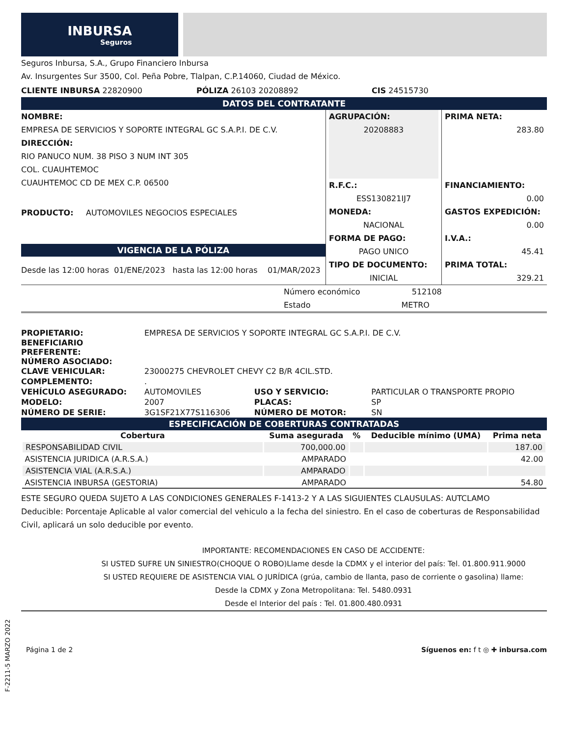INBURSA
Seguros
Seguros Inbursa, S.A., Grupo Financiero Inbursa
Av. Insurgentes Sur 3500, Col. Peña Pobre, Tlalpan, C.P.14060, Ciudad de México.
CLIENTE INBURSA 22820900 PÓLIZA 26103 20208892 CIS 24515730
DATOS DEL CONTRATANTE
NOMBRE:
EMPRESA DE SERVICIOS Y SOPORTE INTEGRAL GC S.A.P.I. DE C.V.
DIRECCIÓN:
RIO PANUCO NUM. 38 PISO 3 NUM INT 305
COL. CUAUHTEMOC
CUAUHTEMOC CD DE MEX C.P. 06500
PRODUCTO: AUTOMOVILES NEGOCIOS ESPECIALES
VIGENCIA DE LA PÓLIZA
Desde las 12:00 horas 01/ENE/2023 hasta las 12:00 horas 01/MAR/2023
AGRUPACIÓN:
20208883
R.F.C.:
ESS130821IJ7
MONEDA:
NACIONAL
FORMA DE PAGO:
PAGO UNICO
TIPO DE DOCUMENTO:
INICIAL
PRIMA NETA:
283.80
FINANCIAMIENTO:
0.00
GASTOS EXPEDICIÓN:
0.00
I.V.A.:
45.41
PRIMA TOTAL:
329.21
Número económico 512108
Estado METRO
| PROPIETARIO: | EMPRESA DE SERVICIOS Y SOPORTE INTEGRAL GC S.A.P.I. DE C.V. | | |
| BENEFICIARIO PREFERENTE: | | | |
| NÚMERO ASOCIADO: | | | |
| CLAVE VEHICULAR: | 23000275 CHEVROLET CHEVY C2 B/R 4CIL.STD. | | |
| COMPLEMENTO: | . | | |
| VEHÍCULO ASEGURADO: | AUTOMOVILES | USO Y SERVICIO: | PARTICULAR O TRANSPORTE PROPIO |
| MODELO: | 2007 | PLACAS: | SP |
| NÚMERO DE SERIE: | 3G1SF21X77S116306 | NÚMERO DE MOTOR: | SN |
ESPECIFICACIÓN DE COBERTURAS CONTRATADAS
| Cobertura | Suma asegurada | % | Deducible mínimo (UMA) | Prima neta |
| --- | --- | --- | --- | --- |
| RESPONSABILIDAD CIVIL | 700,000.00 | | | 187.00 |
| ASISTENCIA JURIDICA (A.R.S.A.) | AMPARADO | | | 42.00 |
| ASISTENCIA VIAL (A.R.S.A.) | AMPARADO | | | |
| ASISTENCIA INBURSA (GESTORIA) | AMPARADO | | | 54.80 |
ESTE SEGURO QUEDA SUJETO A LAS CONDICIONES GENERALES F-1413-2 Y A LAS SIGUIENTES CLAUSULAS: AUTCLAMO
Deducible: Porcentaje Aplicable al valor comercial del vehiculo a la fecha del siniestro. En el caso de coberturas de Responsabilidad Civil, aplicará un solo deducible por evento.
IMPORTANTE: RECOMENDACIONES EN CASO DE ACCIDENTE:
SI USTED SUFRE UN SINIESTRO(CHOQUE O ROBO)Llame desde la CDMX y el interior del país: Tel. 01.800.911.9000
SI USTED REQUIERE DE ASISTENCIA VIAL O JURÍDICA (grúa, cambio de llanta, paso de corriente o gasolina) llame:
Desde la CDMX y Zona Metropolitana: Tel. 5480.0931
Desde el Interior del país : Tel. 01.800.480.0931
Página 1 de 2 Síguenos en: f t ◎ ✚ inbursa.com
F-2211-5 MARZO 2022